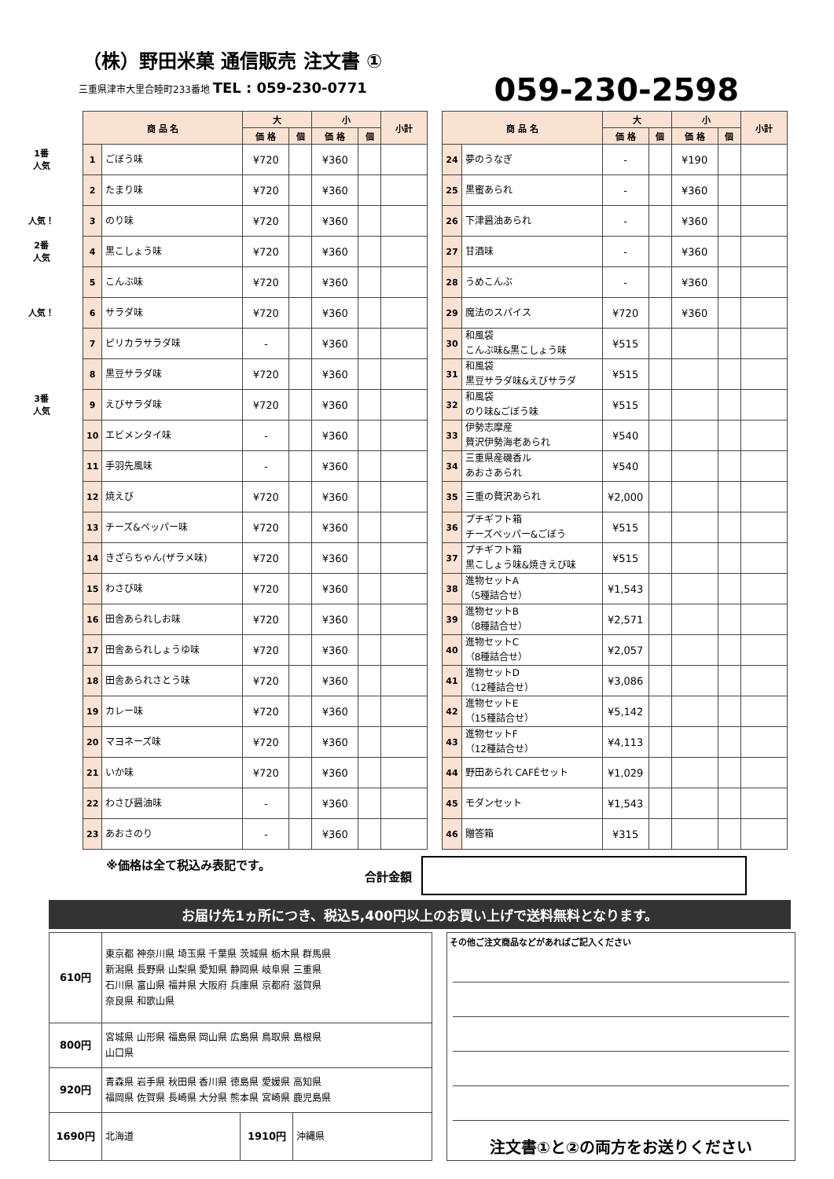（株）野田米菓 通信販売 注文書 ①
三重県津市大里合睦町233番地 TEL : 059-230-0771 059-230-2598
1番
人気
人気！
2番
人気
人気！
3番
人気
| 商 品 名 | | 大 | | 小 | | 小計 |
| --- | --- | --- | --- | --- | --- | --- |
| | | 価 格 | 個 | 価 格 | 個 | |
| 1 | ごぼう味 | ¥720 | | ¥360 | | |
| 2 | たまり味 | ¥720 | | ¥360 | | |
| 3 | のり味 | ¥720 | | ¥360 | | |
| 4 | 黒こしょう味 | ¥720 | | ¥360 | | |
| 5 | こんぶ味 | ¥720 | | ¥360 | | |
| 6 | サラダ味 | ¥720 | | ¥360 | | |
| 7 | ピリカラサラダ味 | - | | ¥360 | | |
| 8 | 黒豆サラダ味 | ¥720 | | ¥360 | | |
| 9 | えびサラダ味 | ¥720 | | ¥360 | | |
| 10 | エビメンタイ味 | - | | ¥360 | | |
| 11 | 手羽先風味 | - | | ¥360 | | |
| 12 | 焼えび | ¥720 | | ¥360 | | |
| 13 | チーズ&ペッパー味 | ¥720 | | ¥360 | | |
| 14 | きざらちゃん(ザラメ味) | ¥720 | | ¥360 | | |
| 15 | わさび味 | ¥720 | | ¥360 | | |
| 16 | 田舎あられしお味 | ¥720 | | ¥360 | | |
| 17 | 田舎あられしょうゆ味 | ¥720 | | ¥360 | | |
| 18 | 田舎あられさとう味 | ¥720 | | ¥360 | | |
| 19 | カレー味 | ¥720 | | ¥360 | | |
| 20 | マヨネーズ味 | ¥720 | | ¥360 | | |
| 21 | いか味 | ¥720 | | ¥360 | | |
| 22 | わさび醤油味 | - | | ¥360 | | |
| 23 | あおさのり | - | | ¥360 | | |
| 商 品 名 | | 大 | | 小 | | 小計 |
| --- | --- | --- | --- | --- | --- | --- |
| | | 価 格 | 個 | 価 格 | 個 | |
| 24 | 夢のうなぎ | - | | ¥190 | | |
| 25 | 黒蜜あられ | - | | ¥360 | | |
| 26 | 下津醤油あられ | - | | ¥360 | | |
| 27 | 甘酒味 | - | | ¥360 | | |
| 28 | うめこんぶ | - | | ¥360 | | |
| 29 | 魔法のスパイス | ¥720 | | ¥360 | | |
| 30 | 和風袋 こんぶ味&黒こしょう味 | ¥515 | | | | |
| 31 | 和風袋 黒豆サラダ味&えびサラダ | ¥515 | | | | |
| 32 | 和風袋 のり味&ごぼう味 | ¥515 | | | | |
| 33 | 伊勢志摩産 贅沢伊勢海老あられ | ¥540 | | | | |
| 34 | 三重県産磯香ル あおさあられ | ¥540 | | | | |
| 35 | 三重の贅沢あられ | ¥2,000 | | | | |
| 36 | プチギフト箱 チーズペッパー&ごぼう | ¥515 | | | | |
| 37 | プチギフト箱 黒こしょう味&焼きえび味 | ¥515 | | | | |
| 38 | 進物セットA （5種詰合せ） | ¥1,543 | | | | |
| 39 | 進物セットB （8種詰合せ） | ¥2,571 | | | | |
| 40 | 進物セットC （8種詰合せ） | ¥2,057 | | | | |
| 41 | 進物セットD （12種詰合せ） | ¥3,086 | | | | |
| 42 | 進物セットE （15種詰合せ） | ¥5,142 | | | | |
| 43 | 進物セットF （12種詰合せ） | ¥4,113 | | | | |
| 44 | 野田あられ CAFÉセット | ¥1,029 | | | | |
| 45 | モダンセット | ¥1,543 | | | | |
| 46 | 贈答箱 | ¥315 | | | | |
※価格は全て税込み表記です。 合計金額
お届け先1ヵ所につき、税込5,400円以上のお買い上げで送料無料となります。
| 610円 | 東京都 神奈川県 埼玉県 千葉県 茨城県 栃木県 群馬県 新潟県 長野県 山梨県 愛知県 静岡県 岐阜県 三重県 石川県 富山県 福井県 大阪府 兵庫県 京都府 滋賀県 奈良県 和歌山県 | | |
| 800円 | 宮城県 山形県 福島県 岡山県 広島県 鳥取県 島根県 山口県 | | |
| 920円 | 青森県 岩手県 秋田県 香川県 徳島県 愛媛県 高知県 福岡県 佐賀県 長崎県 大分県 熊本県 宮崎県 鹿児島県 | | |
| 1690円 | 北海道 | 1910円 | 沖縄県 |
その他ご注文商品などがあればご記入ください
注文書①と②の両方をお送りください